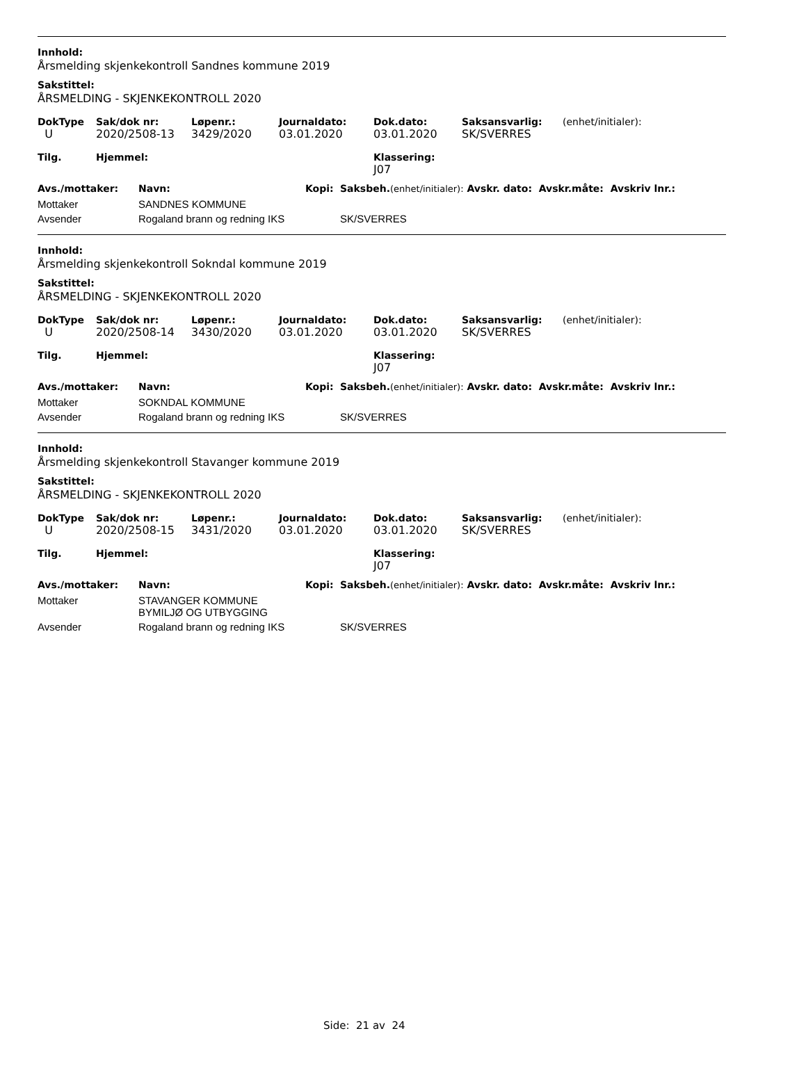Innhold:
Årsmelding skjenkekontroll Sandnes kommune 2019
Sakstittel:
ÅRSMELDING - SKJENKEKONTROLL 2020
| DokType | Sak/dok nr: | Løpenr.: | Journaldato: | Dok.dato: | Saksansvarlig: | (enhet/initialer): |
| --- | --- | --- | --- | --- | --- | --- |
| U | 2020/2508-13 | 3429/2020 | 03.01.2020 | 03.01.2020 | SK/SVERRES | |
| Tilg. | Hjemmel: | | | Klassering: | | |
| | | | | J07 | | |
| Avs./mottaker: | Navn: | Kopi: | Saksbeh. (enhet/initialer): Avskr. dato: Avskr.måte: Avskriv lnr.: |
| --- | --- | --- | --- |
| Mottaker | SANDNES KOMMUNE | | |
| Avsender | Rogaland brann og redning IKS | | SK/SVERRES |
Innhold:
Årsmelding skjenkekontroll Sokndal kommune 2019
Sakstittel:
ÅRSMELDING - SKJENKEKONTROLL 2020
| DokType | Sak/dok nr: | Løpenr.: | Journaldato: | Dok.dato: | Saksansvarlig: | (enhet/initialer): |
| --- | --- | --- | --- | --- | --- | --- |
| U | 2020/2508-14 | 3430/2020 | 03.01.2020 | 03.01.2020 | SK/SVERRES | |
| Tilg. | Hjemmel: | | | Klassering: | | |
| | | | | J07 | | |
| Avs./mottaker: | Navn: | Kopi: | Saksbeh. (enhet/initialer): Avskr. dato: Avskr.måte: Avskriv lnr.: |
| --- | --- | --- | --- |
| Mottaker | SOKNDAL KOMMUNE | | |
| Avsender | Rogaland brann og redning IKS | | SK/SVERRES |
Innhold:
Årsmelding skjenkekontroll Stavanger kommune 2019
Sakstittel:
ÅRSMELDING - SKJENKEKONTROLL 2020
| DokType | Sak/dok nr: | Løpenr.: | Journaldato: | Dok.dato: | Saksansvarlig: | (enhet/initialer): |
| --- | --- | --- | --- | --- | --- | --- |
| U | 2020/2508-15 | 3431/2020 | 03.01.2020 | 03.01.2020 | SK/SVERRES | |
| Tilg. | Hjemmel: | | | Klassering: | | |
| | | | | J07 | | |
| Avs./mottaker: | Navn: | Kopi: | Saksbeh. (enhet/initialer): Avskr. dato: Avskr.måte: Avskriv lnr.: |
| --- | --- | --- | --- |
| Mottaker | STAVANGER KOMMUNE BYMILJØ OG UTBYGGING | | |
| Avsender | Rogaland brann og redning IKS | | SK/SVERRES |
Side: 21 av 24